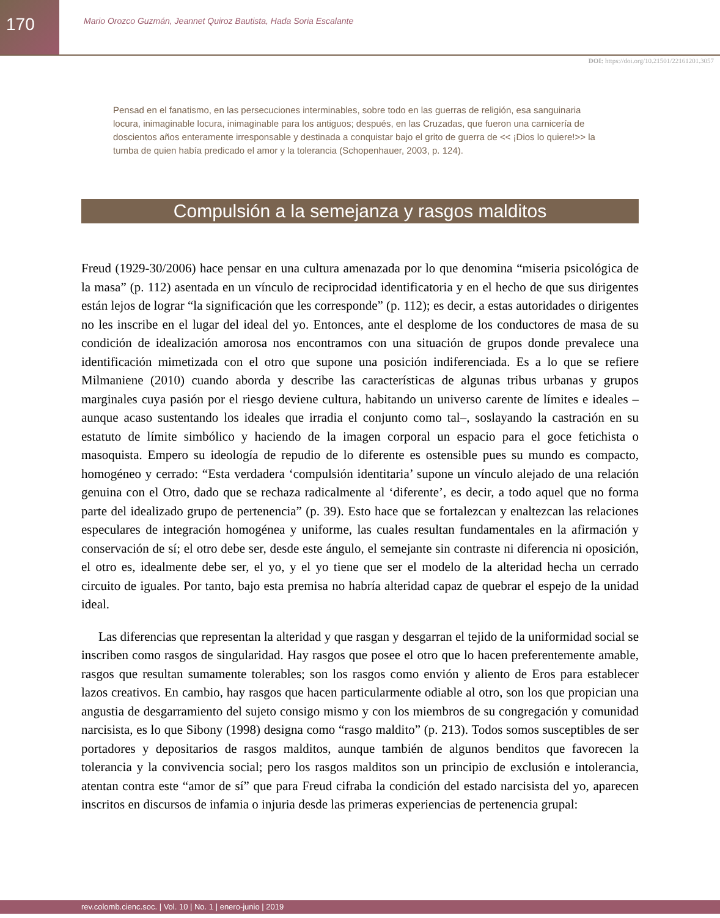170
Mario Orozco Guzmán, Jeannet Quiroz Bautista, Hada Soria Escalante
DOI: https://doi.org/10.21501/22161201.3057
Pensad en el fanatismo, en las persecuciones interminables, sobre todo en las guerras de religión, esa sanguinaria locura, inimaginable locura, inimaginable para los antiguos; después, en las Cruzadas, que fueron una carnicería de doscientos años enteramente irresponsable y destinada a conquistar bajo el grito de guerra de << ¡Dios lo quiere!>> la tumba de quien había predicado el amor y la tolerancia (Schopenhauer, 2003, p. 124).
Compulsión a la semejanza y rasgos malditos
Freud (1929-30/2006) hace pensar en una cultura amenazada por lo que denomina “miseria psicológica de la masa” (p. 112) asentada en un vínculo de reciprocidad identificatoria y en el hecho de que sus dirigentes están lejos de lograr “la significación que les corresponde” (p. 112); es decir, a estas autoridades o dirigentes no les inscribe en el lugar del ideal del yo. Entonces, ante el desplome de los conductores de masa de su condición de idealización amorosa nos encontramos con una situación de grupos donde prevalece una identificación mimetizada con el otro que supone una posición indiferenciada. Es a lo que se refiere Milmaniene (2010) cuando aborda y describe las características de algunas tribus urbanas y grupos marginales cuya pasión por el riesgo deviene cultura, habitando un universo carente de límites e ideales –aunque acaso sustentando los ideales que irradia el conjunto como tal–, soslayando la castración en su estatuto de límite simbólico y haciendo de la imagen corporal un espacio para el goce fetichista o masoquista. Empero su ideología de repudio de lo diferente es ostensible pues su mundo es compacto, homogéneo y cerrado: “Esta verdadera ‘compulsión identitaria’ supone un vínculo alejado de una relación genuina con el Otro, dado que se rechaza radicalmente al ‘diferente’, es decir, a todo aquel que no forma parte del idealizado grupo de pertenencia” (p. 39). Esto hace que se fortalezcan y enaltezcan las relaciones especulares de integración homogénea y uniforme, las cuales resultan fundamentales en la afirmación y conservación de sí; el otro debe ser, desde este ángulo, el semejante sin contraste ni diferencia ni oposición, el otro es, idealmente debe ser, el yo, y el yo tiene que ser el modelo de la alteridad hecha un cerrado circuito de iguales. Por tanto, bajo esta premisa no habría alteridad capaz de quebrar el espejo de la unidad ideal.
Las diferencias que representan la alteridad y que rasgan y desgarran el tejido de la uniformidad social se inscriben como rasgos de singularidad. Hay rasgos que posee el otro que lo hacen preferentemente amable, rasgos que resultan sumamente tolerables; son los rasgos como envión y aliento de Eros para establecer lazos creativos. En cambio, hay rasgos que hacen particularmente odiable al otro, son los que propician una angustia de desgarramiento del sujeto consigo mismo y con los miembros de su congregación y comunidad narcisista, es lo que Sibony (1998) designa como “rasgo maldito” (p. 213). Todos somos susceptibles de ser portadores y depositarios de rasgos malditos, aunque también de algunos benditos que favorecen la tolerancia y la convivencia social; pero los rasgos malditos son un principio de exclusión e intolerancia, atentan contra este “amor de sí” que para Freud cifraba la condición del estado narcisista del yo, aparecen inscritos en discursos de infamia o injuria desde las primeras experiencias de pertenencia grupal:
rev.colomb.cienc.soc. | Vol. 10 | No. 1 | enero-junio | 2019